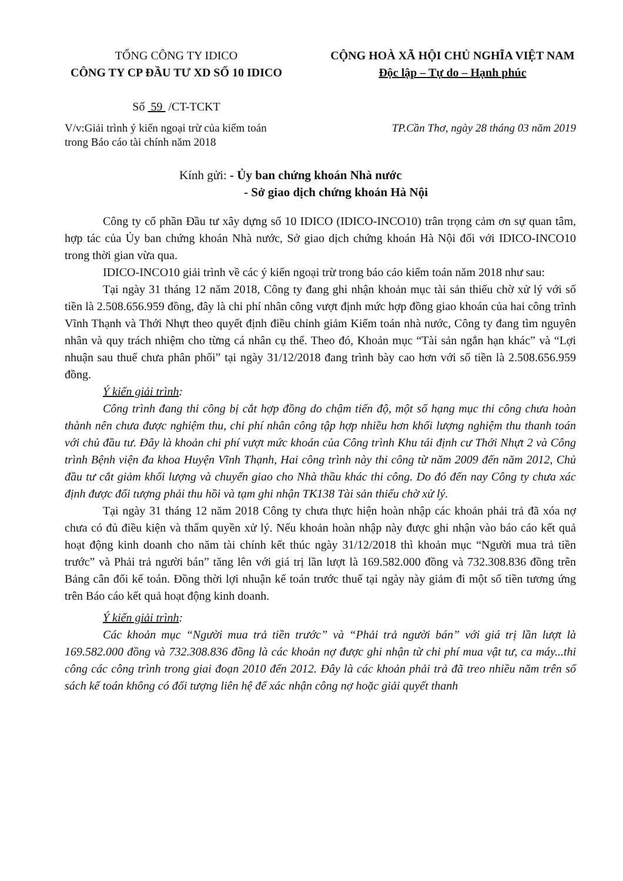TỔNG CÔNG TY IDICO
CÔNG TY CP ĐẦU TƯ XD SỐ 10 IDICO
Số 59 /CT-TCKT
CỘNG HOÀ XÃ HỘI CHỦ NGHĨA VIỆT NAM
Độc lập – Tự do – Hạnh phúc
V/v:Giải trình ý kiến ngoại trừ của kiểm toán
trong Báo cáo tài chính năm 2018
TP.Cần Thơ, ngày 28 tháng 03 năm 2019
Kính gửi: - Ủy ban chứng khoán Nhà nước
- Sở giao dịch chứng khoán Hà Nội
Công ty cổ phần Đầu tư xây dựng số 10 IDICO (IDICO-INCO10) trân trọng cảm ơn sự quan tâm, hợp tác của Ủy ban chứng khoán Nhà nước, Sở giao dịch chứng khoán Hà Nội đối với IDICO-INCO10 trong thời gian vừa qua.
IDICO-INCO10 giải trình về các ý kiến ngoại trừ trong báo cáo kiểm toán năm 2018 như sau:
Tại ngày 31 tháng 12 năm 2018, Công ty đang ghi nhận khoản mục tài sản thiếu chờ xử lý với số tiền là 2.508.656.959 đồng, đây là chi phí nhân công vượt định mức hợp đồng giao khoán của hai công trình Vĩnh Thạnh và Thới Nhựt theo quyết định điều chỉnh giảm Kiểm toán nhà nước, Công ty đang tìm nguyên nhân và quy trách nhiệm cho từng cá nhân cụ thể. Theo đó, Khoản mục “Tài sản ngắn hạn khác” và “Lợi nhuận sau thuế chưa phân phối” tại ngày 31/12/2018 đang trình bày cao hơn với số tiền là 2.508.656.959 đồng.
Ý kiến giải trình:
Công trình đang thi công bị cắt hợp đồng do chậm tiến độ, một số hạng mục thi công chưa hoàn thành nên chưa được nghiệm thu, chi phí nhân công tập hợp nhiều hơn khối lượng nghiệm thu thanh toán với chủ đầu tư. Đây là khoản chi phí vượt mức khoán của Công trình Khu tái định cư Thới Nhựt 2 và Công trình Bệnh viện đa khoa Huyện Vĩnh Thạnh, Hai công trình này thi công từ năm 2009 đến năm 2012, Chủ đầu tư cắt giảm khối lượng và chuyển giao cho Nhà thầu khác thi công. Do đó đến nay Công ty chưa xác định được đối tượng phải thu hồi và tạm ghi nhận TK138 Tài sản thiếu chờ xử lý.
Tại ngày 31 tháng 12 năm 2018 Công ty chưa thực hiện hoàn nhập các khoản phải trả đã xóa nợ chưa có đủ điều kiện và thẩm quyền xử lý. Nếu khoản hoàn nhập này được ghi nhận vào báo cáo kết quả hoạt động kinh doanh cho năm tài chính kết thúc ngày 31/12/2018 thì khoản mục “Người mua trả tiền trước” và Phải trả người bán” tăng lên với giá trị lần lượt là 169.582.000 đồng và 732.308.836 đồng trên Bảng cân đối kế toán. Đồng thời lợi nhuận kế toán trước thuế tại ngày này giảm đi một số tiền tương ứng trên Báo cáo kết quả hoạt động kinh doanh.
Ý kiến giải trình:
Các khoản mục “Người mua trả tiền trước” và “Phải trả người bán” với giá trị lần lượt là 169.582.000 đồng và 732.308.836 đồng là các khoản nợ được ghi nhận từ chi phí mua vật tư, ca máy...thi công các công trình trong giai đoạn 2010 đến 2012. Đây là các khoản phải trả đã treo nhiều năm trên sổ sách kế toán không có đối tượng liên hệ để xác nhận công nợ hoặc giải quyết thanh